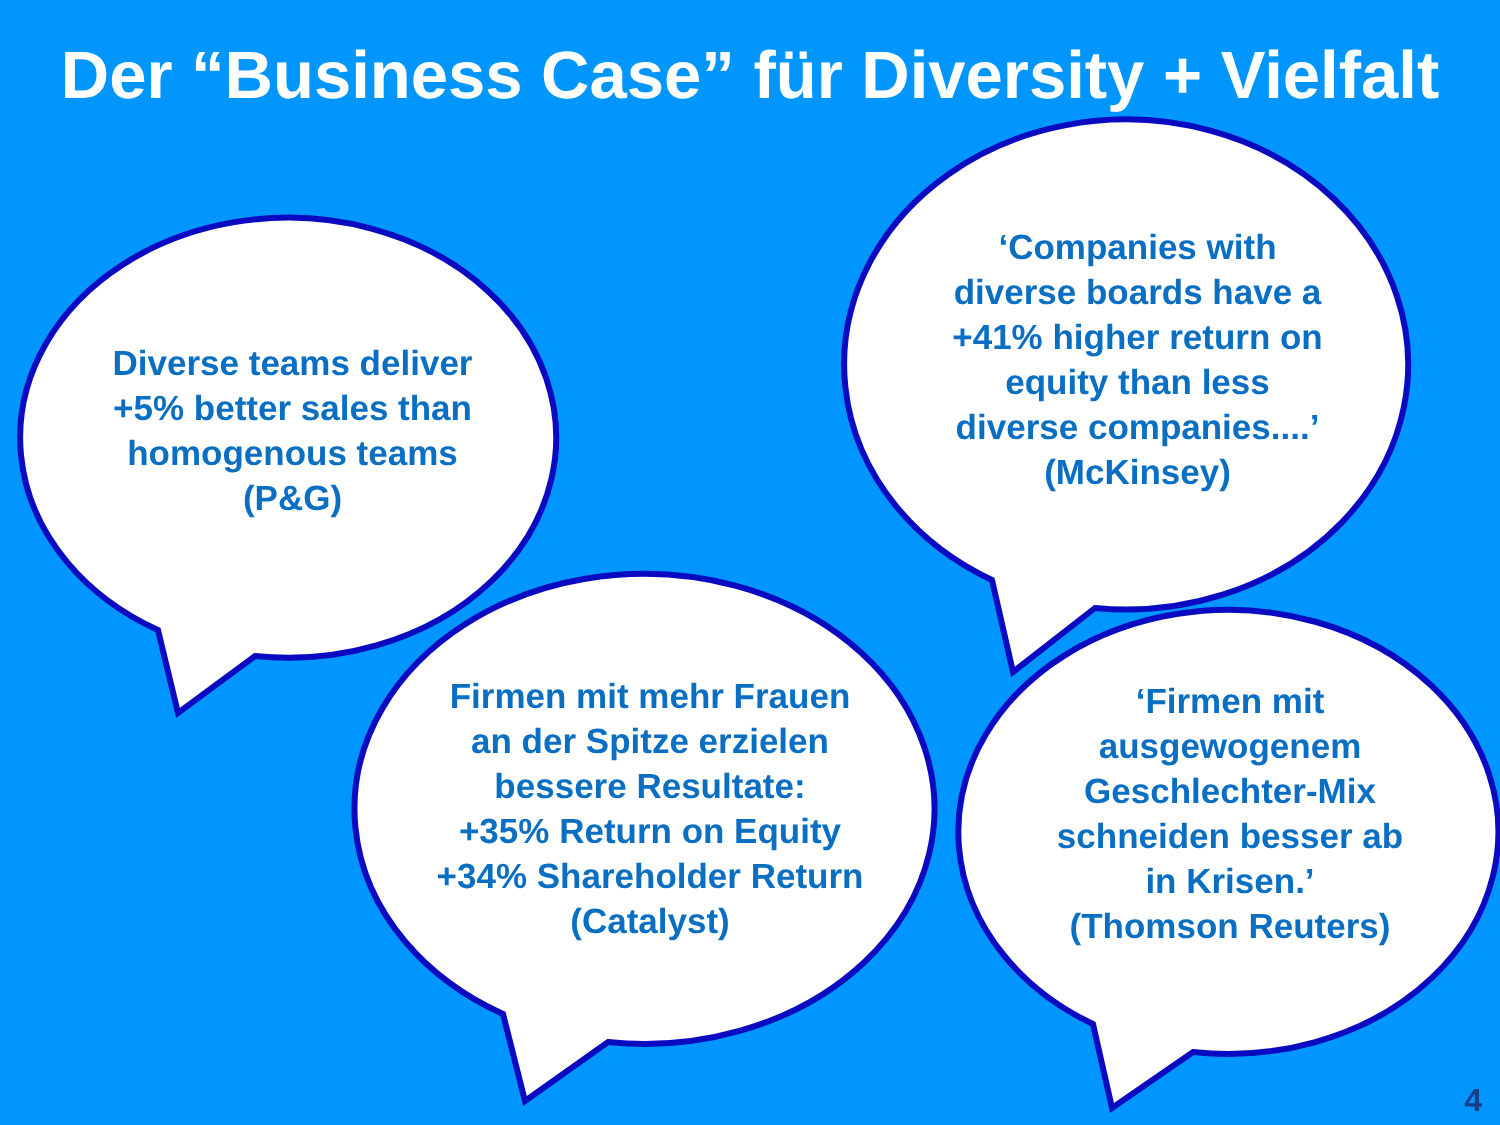Der “Business Case” für Diversity + Vielfalt
Diverse teams deliver
+5% better sales than
homogenous teams
(P&G)
‘Companies with
diverse boards have a
+41% higher return on
equity than less
diverse companies....’
(McKinsey)
Firmen mit mehr Frauen
an der Spitze erzielen
bessere Resultate:
+35% Return on Equity
+34% Shareholder Return
(Catalyst)
‘Firmen mit
ausgewogenem
Geschlechter-Mix
schneiden besser ab
in Krisen.’
(Thomson Reuters)
4